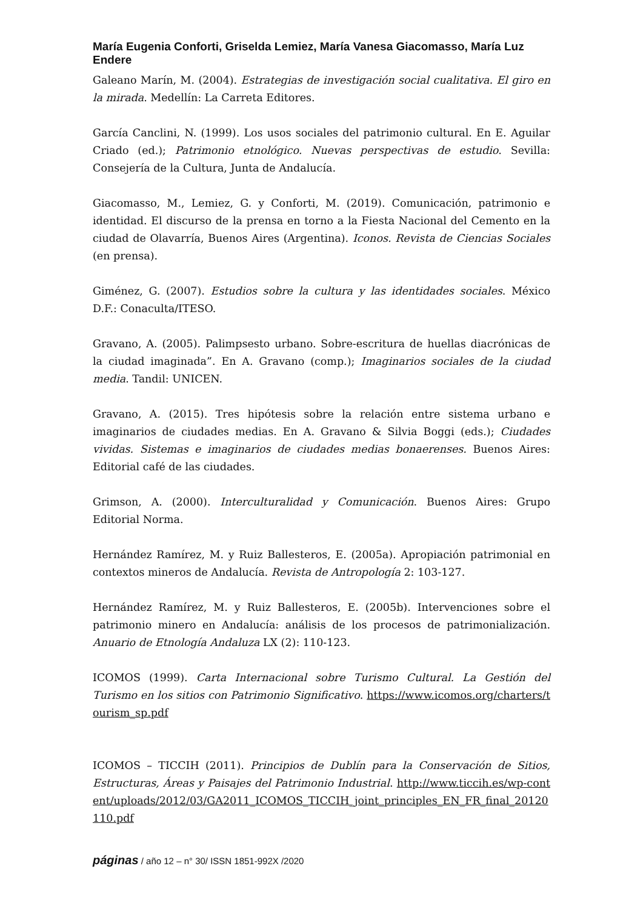María Eugenia Conforti, Griselda Lemiez, María Vanesa Giacomasso, María Luz Endere
Galeano Marín, M. (2004). Estrategias de investigación social cualitativa. El giro en la mirada. Medellín: La Carreta Editores.
García Canclini, N. (1999). Los usos sociales del patrimonio cultural. En E. Aguilar Criado (ed.); Patrimonio etnológico. Nuevas perspectivas de estudio. Sevilla: Consejería de la Cultura, Junta de Andalucía.
Giacomasso, M., Lemiez, G. y Conforti, M. (2019). Comunicación, patrimonio e identidad. El discurso de la prensa en torno a la Fiesta Nacional del Cemento en la ciudad de Olavarría, Buenos Aires (Argentina). Iconos. Revista de Ciencias Sociales (en prensa).
Giménez, G. (2007). Estudios sobre la cultura y las identidades sociales. México D.F.: Conaculta/ITESO.
Gravano, A. (2005). Palimpsesto urbano. Sobre-escritura de huellas diacrónicas de la ciudad imaginada”. En A. Gravano (comp.); Imaginarios sociales de la ciudad media. Tandil: UNICEN.
Gravano, A. (2015). Tres hipótesis sobre la relación entre sistema urbano e imaginarios de ciudades medias. En A. Gravano & Silvia Boggi (eds.); Ciudades vividas. Sistemas e imaginarios de ciudades medias bonaerenses. Buenos Aires: Editorial café de las ciudades.
Grimson, A. (2000). Interculturalidad y Comunicación. Buenos Aires: Grupo Editorial Norma.
Hernández Ramírez, M. y Ruiz Ballesteros, E. (2005a). Apropiación patrimonial en contextos mineros de Andalucía. Revista de Antropología 2: 103-127.
Hernández Ramírez, M. y Ruiz Ballesteros, E. (2005b). Intervenciones sobre el patrimonio minero en Andalucía: análisis de los procesos de patrimonialización. Anuario de Etnología Andaluza LX (2): 110-123.
ICOMOS (1999). Carta Internacional sobre Turismo Cultural. La Gestión del Turismo en los sitios con Patrimonio Significativo. https://www.icomos.org/charters/tourism_sp.pdf
ICOMOS – TICCIH (2011). Principios de Dublín para la Conservación de Sitios, Estructuras, Áreas y Paisajes del Patrimonio Industrial. http://www.ticcih.es/wp-content/uploads/2012/03/GA2011_ICOMOS_TICCIH_joint_principles_EN_FR_final_20120110.pdf
páginas / año 12 – n° 30/ ISSN 1851-992X /2020